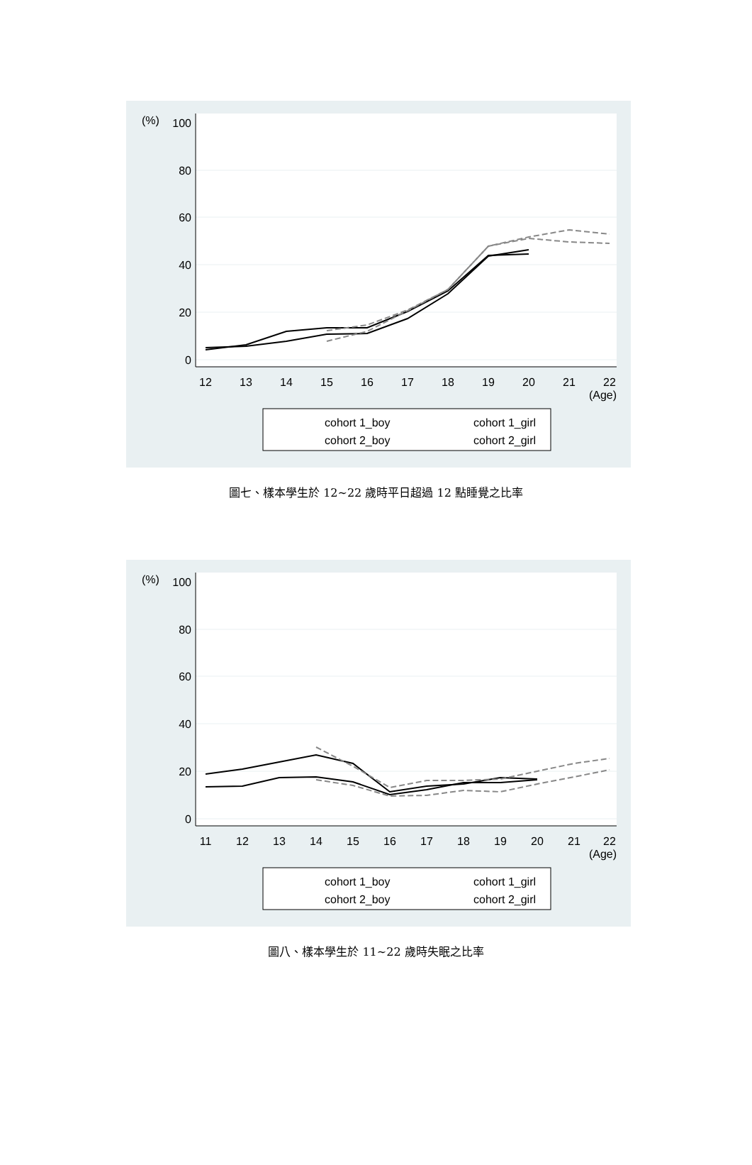(%)
100
80
60
40
20
0
12
13
14
15
16
17
18
19
20
21
22
(Age)
cohort 1_boy
cohort 1_girl
cohort 2_boy
cohort 2_girl
圖七、樣本學生於 12~22 歲時平日超過 12 點睡覺之比率
(%)
100
80
60
40
20
0
11
12
13
14
15
16
17
18
19
20
21
22
(Age)
cohort 1_boy
cohort 1_girl
cohort 2_boy
cohort 2_girl
圖八、樣本學生於 11~22 歲時失眠之比率